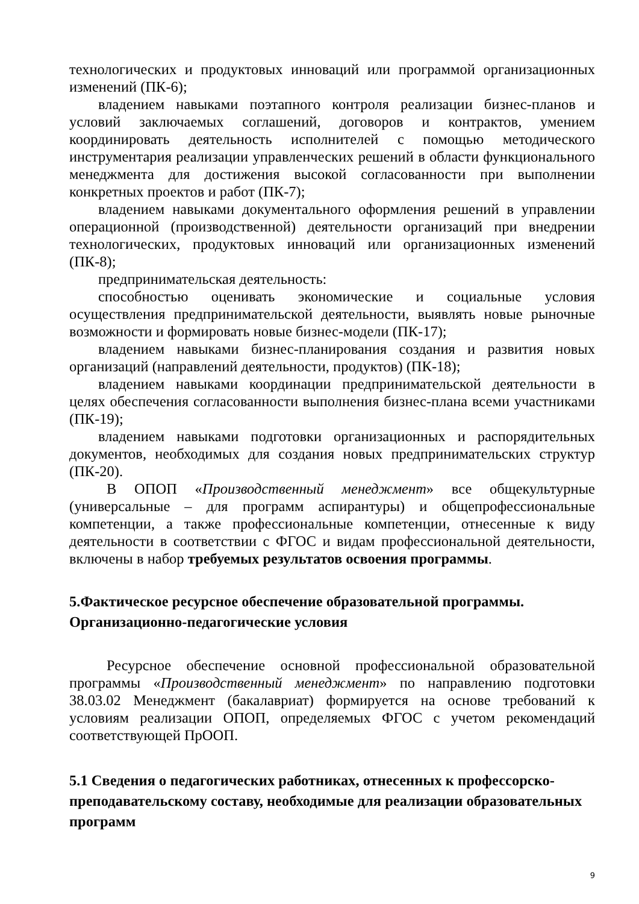технологических и продуктовых инноваций или программой организационных изменений (ПК-6);
владением навыками поэтапного контроля реализации бизнес-планов и условий заключаемых соглашений, договоров и контрактов, умением координировать деятельность исполнителей с помощью методического инструментария реализации управленческих решений в области функционального менеджмента для достижения высокой согласованности при выполнении конкретных проектов и работ (ПК-7);
владением навыками документального оформления решений в управлении операционной (производственной) деятельности организаций при внедрении технологических, продуктовых инноваций или организационных изменений (ПК-8);
предпринимательская деятельность:
способностью оценивать экономические и социальные условия осуществления предпринимательской деятельности, выявлять новые рыночные возможности и формировать новые бизнес-модели (ПК-17);
владением навыками бизнес-планирования создания и развития новых организаций (направлений деятельности, продуктов) (ПК-18);
владением навыками координации предпринимательской деятельности в целях обеспечения согласованности выполнения бизнес-плана всеми участниками (ПК-19);
владением навыками подготовки организационных и распорядительных документов, необходимых для создания новых предпринимательских структур (ПК-20).
В ОПОП «Производственный менеджмент» все общекультурные (универсальные – для программ аспирантуры) и общепрофессиональные компетенции, а также профессиональные компетенции, отнесенные к виду деятельности в соответствии с ФГОС и видам профессиональной деятельности, включены в набор требуемых результатов освоения программы.
5.Фактическое ресурсное обеспечение образовательной программы. Организационно-педагогические условия
Ресурсное обеспечение основной профессиональной образовательной программы «Производственный менеджмент» по направлению подготовки 38.03.02 Менеджмент (бакалавриат) формируется на основе требований к условиям реализации ОПОП, определяемых ФГОС с учетом рекомендаций соответствующей ПрООП.
5.1 Сведения о педагогических работниках, отнесенных к профессорско-преподавательскому составу, необходимые для реализации образовательных программ
9